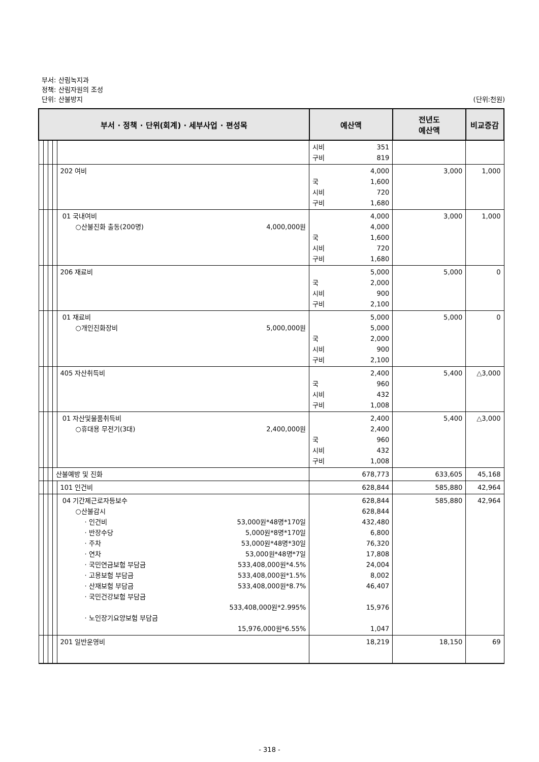부서: 산림녹지과
정책: 산림자원의 조성
단위: 산불방지 (단위:천원)
| 부서 · 정책 · 단위(회계) · 세부사업 · 편성목 | | | | | 예산액 | 전년도 예산액 | 비교증감 |
| --- | --- | --- | --- | --- | --- | --- | --- |
| | | | | | 시비 351 구비 819 | | |
| | | | | 202 여비 | 4,000 국 1,600 시비 720 구비 1,680 | 3,000 | 1,000 |
| | | | | 01 국내여비 ○산불진화 출동(200명) 4,000,000원 | 4,000 4,000 국 1,600 시비 720 구비 1,680 | 3,000 | 1,000 |
| | | | | 206 재료비 | 5,000 국 2,000 시비 900 구비 2,100 | 5,000 | 0 |
| | | | | 01 재료비 ○개인진화장비 5,000,000원 | 5,000 5,000 국 2,000 시비 900 구비 2,100 | 5,000 | 0 |
| | | | | 405 자산취득비 | 2,400 국 960 시비 432 구비 1,008 | 5,400 | △3,000 |
| | | | | 01 자산및물품취득비 ○휴대용 무전기(3대) 2,400,000원 | 2,400 2,400 국 960 시비 432 구비 1,008 | 5,400 | △3,000 |
| | | | 산불예방 및 진화 | | 678,773 | 633,605 | 45,168 |
| | | | | 101 인건비 | 628,844 | 585,880 | 42,964 |
| | | | | 04 기간제근로자등보수 ○산불감시 · 인건비 53,000원*48명*170일 · 반장수당 5,000원*8명*170일 · 주차 53,000원*48명*30일 · 연차 53,000원*48명*7일 · 국민연금보험 부담금 533,408,000원*4.5% · 고용보험 부담금 533,408,000원*1.5% · 산재보험 부담금 533,408,000원*8.7% · 국민건강보험 부담금 533,408,000원*2.995% · 노인장기요양보험 부담금 15,976,000원*6.55% | 628,844 628,844 432,480 6,800 76,320 17,808 24,004 8,002 46,407 15,976 1,047 | 585,880 | 42,964 |
| | | | | 201 일반운영비 | 18,219 | 18,150 | 69 |
- 318 -